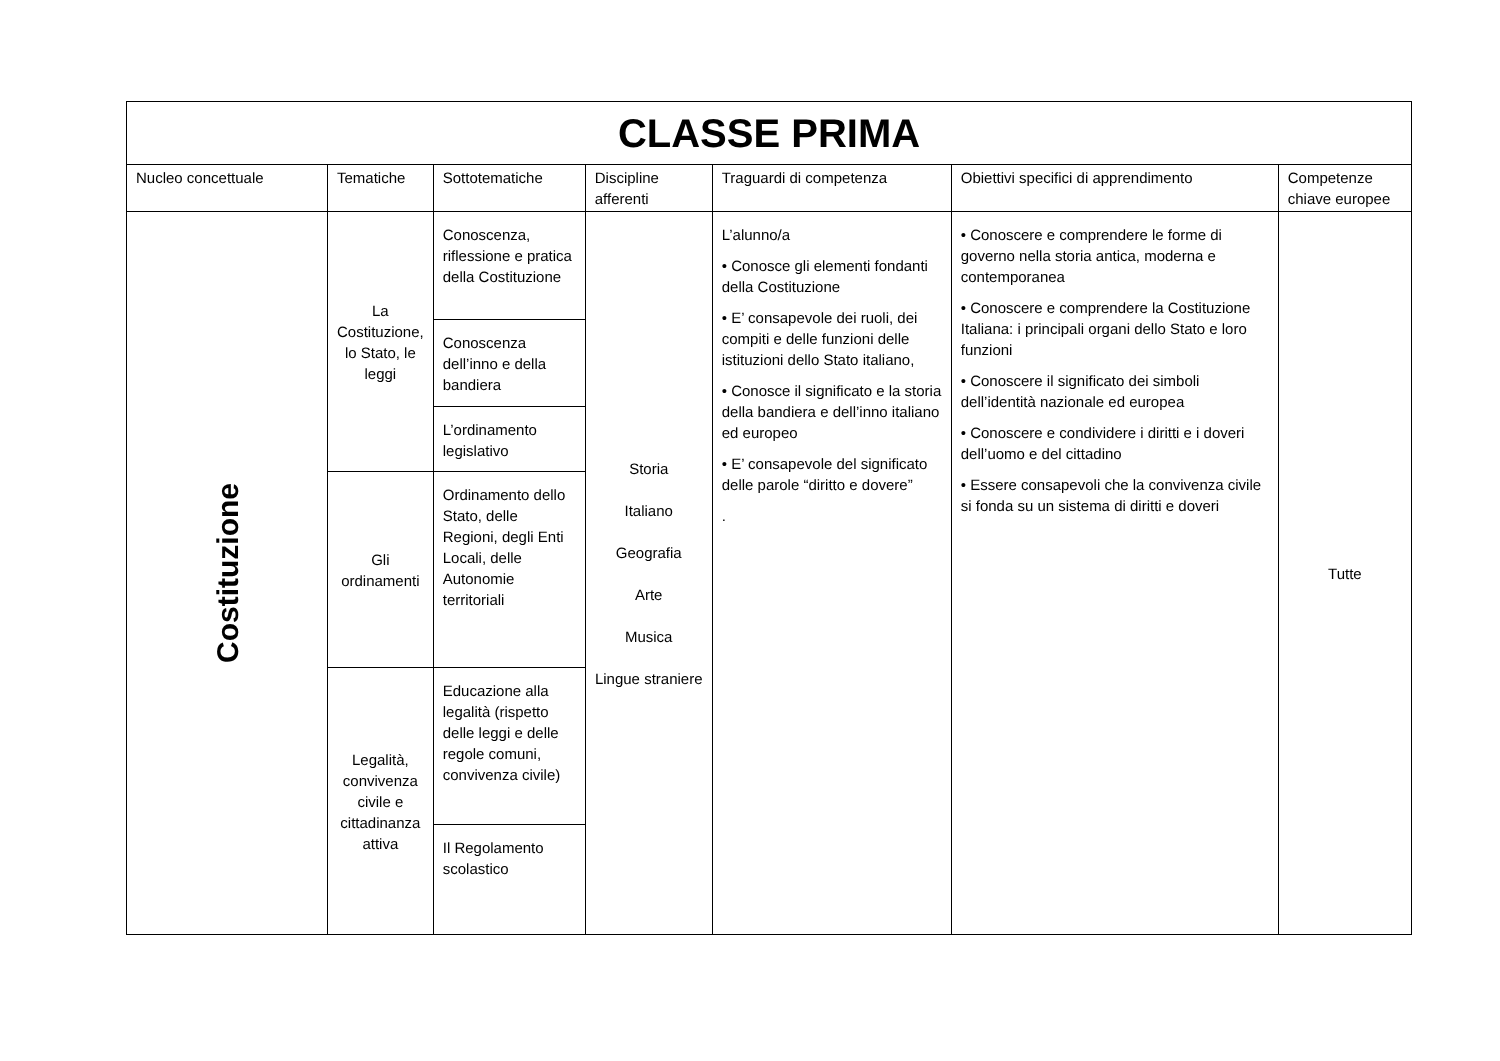| CLASSE PRIMA | | | | | | |
| --- | --- | --- | --- | --- | --- | --- |
| Nucleo concettuale | Tematiche | Sottotematiche | Discipline afferenti | Traguardi di competenza | Obiettivi specifici di apprendimento | Competenze chiave europee |
| Costituzione | La Costituzione, lo Stato, le leggi | Conoscenza, riflessione e pratica della Costituzione | Storia Italiano Geografia Arte Musica Lingue straniere | L’alunno/a • Conosce gli elementi fondanti della Costituzione • E’ consapevole dei ruoli, dei compiti e delle funzioni delle istituzioni dello Stato italiano, • Conosce il significato e la storia della bandiera e dell’inno italiano ed europeo • E’ consapevole del significato delle parole “diritto e dovere” . | • Conoscere e comprendere le forme di governo nella storia antica, moderna e contemporanea • Conoscere e comprendere la Costituzione Italiana: i principali organi dello Stato e loro funzioni • Conoscere il significato dei simboli dell’identità nazionale ed europea • Conoscere e condividere i diritti e i doveri dell’uomo e del cittadino • Essere consapevoli che la convivenza civile si fonda su un sistema di diritti e doveri | Tutte |
| | | Conoscenza dell’inno e della bandiera | | | | |
| | | L’ordinamento legislativo | | | | |
| | Gli ordinamenti | Ordinamento dello Stato, delle Regioni, degli Enti Locali, delle Autonomie territoriali | | | | |
| | Legalità, convivenza civile e cittadinanza attiva | Educazione alla legalità (rispetto delle leggi e delle regole comuni, convivenza civile) | | | | |
| | | Il Regolamento scolastico | | | | |